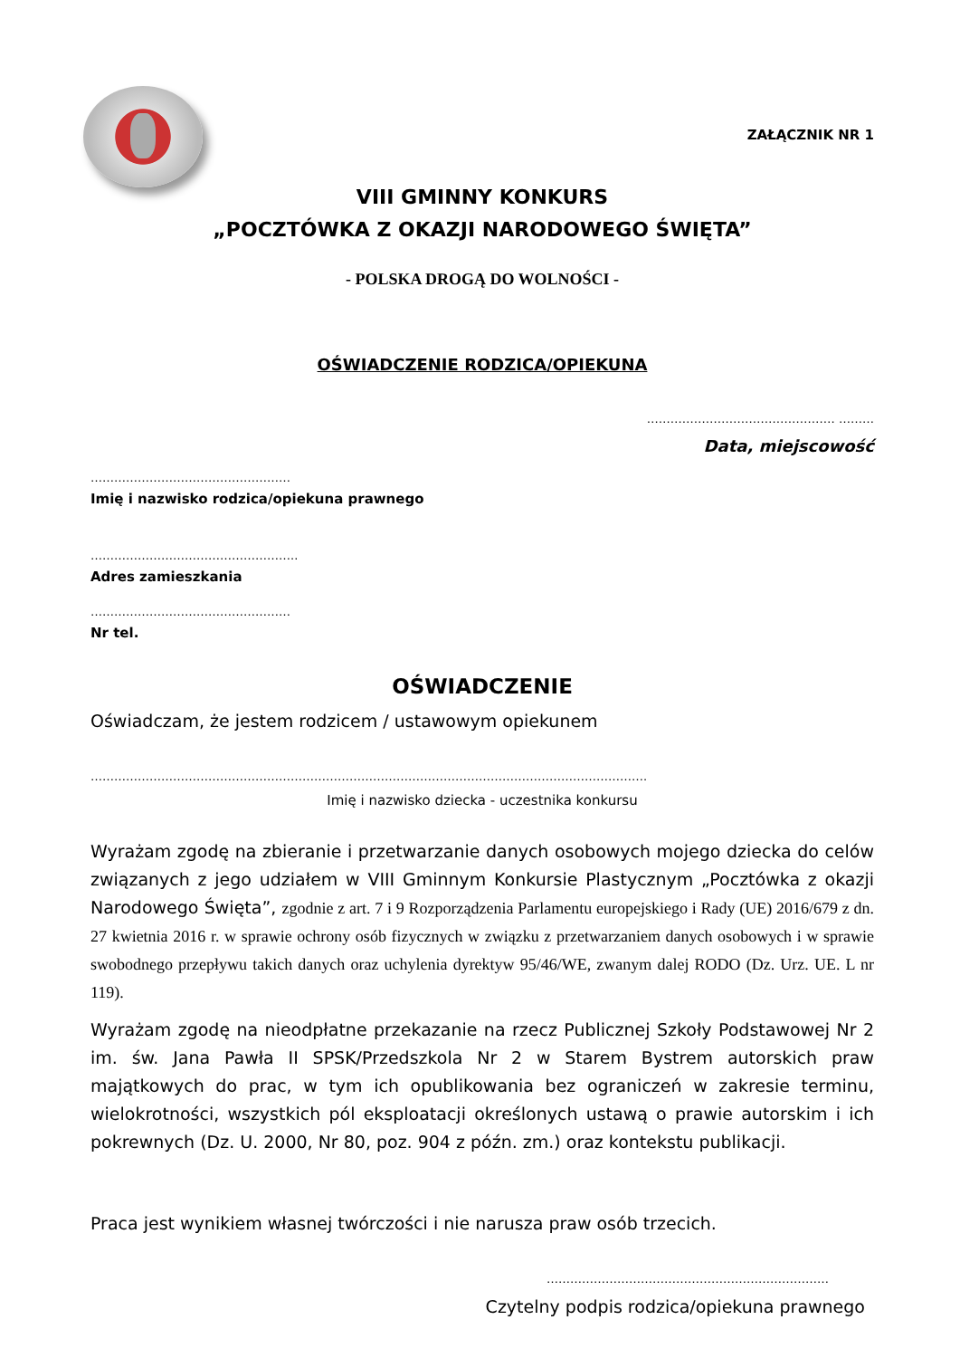ZAŁĄCZNIK NR 1
VIII GMINNY KONKURS
„POCZTÓWKA Z OKAZJI NARODOWEGO ŚWIĘTA”
- POLSKA DROGĄ DO WOLNOŚCI -
OŚWIADCZENIE RODZICA/OPIEKUNA
………………………………………… ………
Data, miejscowość
……………………………………………
Imię i nazwisko rodzica/opiekuna prawnego
……………………………………………..
Adres zamieszkania
……………………………………………
Nr tel.
OŚWIADCZENIE
Oświadczam, że jestem rodzicem / ustawowym opiekunem
…………………………………………………………………………………………………………………………….
Imię i nazwisko dziecka - uczestnika konkursu
Wyrażam zgodę na zbieranie i przetwarzanie danych osobowych mojego dziecka do celów związanych z jego udziałem w VIII Gminnym Konkursie Plastycznym „Pocztówka z okazji Narodowego Święta”, zgodnie z art. 7 i 9 Rozporządzenia Parlamentu europejskiego i Rady (UE) 2016/679 z dn. 27 kwietnia 2016 r. w sprawie ochrony osób fizycznych w związku z przetwarzaniem danych osobowych i w sprawie swobodnego przepływu takich danych oraz uchylenia dyrektyw 95/46/WE, zwanym dalej RODO (Dz. Urz. UE. L nr 119).
Wyrażam zgodę na nieodpłatne przekazanie na rzecz Publicznej Szkoły Podstawowej Nr 2 im. św. Jana Pawła II SPSK/Przedszkola Nr 2 w Starem Bystrem autorskich praw majątkowych do prac, w tym ich opublikowania bez ograniczeń w zakresie terminu, wielokrotności, wszystkich pól eksploatacji określonych ustawą o prawie autorskim i ich pokrewnych (Dz. U. 2000, Nr 80, poz. 904 z późn. zm.) oraz kontekstu publikacji.
Praca jest wynikiem własnej twórczości i nie narusza praw osób trzecich.
………………………………………………………………
Czytelny podpis rodzica/opiekuna prawnego